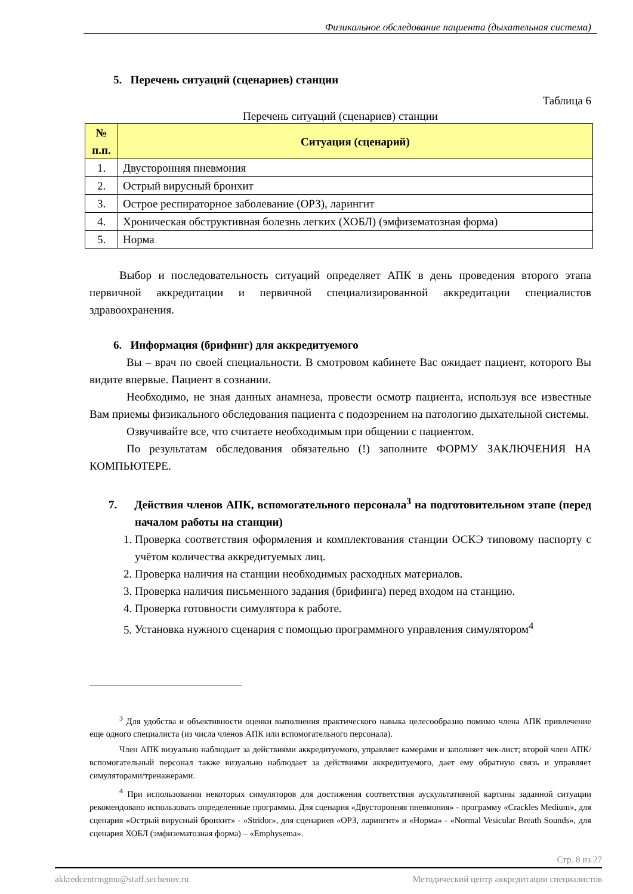Физикальное обследование пациента (дыхательная система)
5. Перечень ситуаций (сценариев) станции
Таблица 6
Перечень ситуаций (сценариев) станции
| № п.п. | Ситуация (сценарий) |
| --- | --- |
| 1. | Двусторонняя пневмония |
| 2. | Острый вирусный бронхит |
| 3. | Острое респираторное заболевание (ОРЗ), ларингит |
| 4. | Хроническая обструктивная болезнь легких (ХОБЛ) (эмфизематозная форма) |
| 5. | Норма |
Выбор и последовательность ситуаций определяет АПК в день проведения второго этапа первичной аккредитации и первичной специализированной аккредитации специалистов здравоохранения.
6. Информация (брифинг) для аккредитуемого
Вы – врач по своей специальности. В смотровом кабинете Вас ожидает пациент, которого Вы видите впервые. Пациент в сознании.
Необходимо, не зная данных анамнеза, провести осмотр пациента, используя все известные Вам приемы физикального обследования пациента с подозрением на патологию дыхательной системы.
Озвучивайте все, что считаете необходимым при общении с пациентом.
По результатам обследования обязательно (!) заполните ФОРМУ ЗАКЛЮЧЕНИЯ НА КОМПЬЮТЕРЕ.
7. Действия членов АПК, вспомогательного персонала<sup>3</sup> на подготовительном этапе (перед началом работы на станции)
1. Проверка соответствия оформления и комплектования станции ОСКЭ типовому паспорту с учётом количества аккредитуемых лиц.
2. Проверка наличия на станции необходимых расходных материалов.
3. Проверка наличия письменного задания (брифинга) перед входом на станцию.
4. Проверка готовности симулятора к работе.
5. Установка нужного сценария с помощью программного управления симулятором<sup>4</sup>
<sup>3</sup> Для удобства и объективности оценки выполнения практического навыка целесообразно помимо члена АПК привлечение еще одного специалиста (из числа членов АПК или вспомогательного персонала).
Член АПК визуально наблюдает за действиями аккредитуемого, управляет камерами и заполняет чек-лист; второй член АПК/вспомогательный персонал также визуально наблюдает за действиями аккредитуемого, дает ему обратную связь и управляет симуляторами/тренажерами.
<sup>4</sup> При использовании некоторых симуляторов для достижения соответствия аускультативной картины заданной ситуации рекомендовано использовать определенные программы. Для сценария «Двусторонняя пневмония» - программу «Crackles Medium», для сценария «Острый вирусный бронхит» - «Stridor», для сценариев «ОРЗ, ларингит» и «Норма» - «Normal Vesicular Breath Sounds», для сценария ХОБЛ (эмфизематозная форма) – «Emphysema».
Стр. 8 из 27
akkredcentrmgmu@staff.sechenov.ru Методический центр аккредитации специалистов